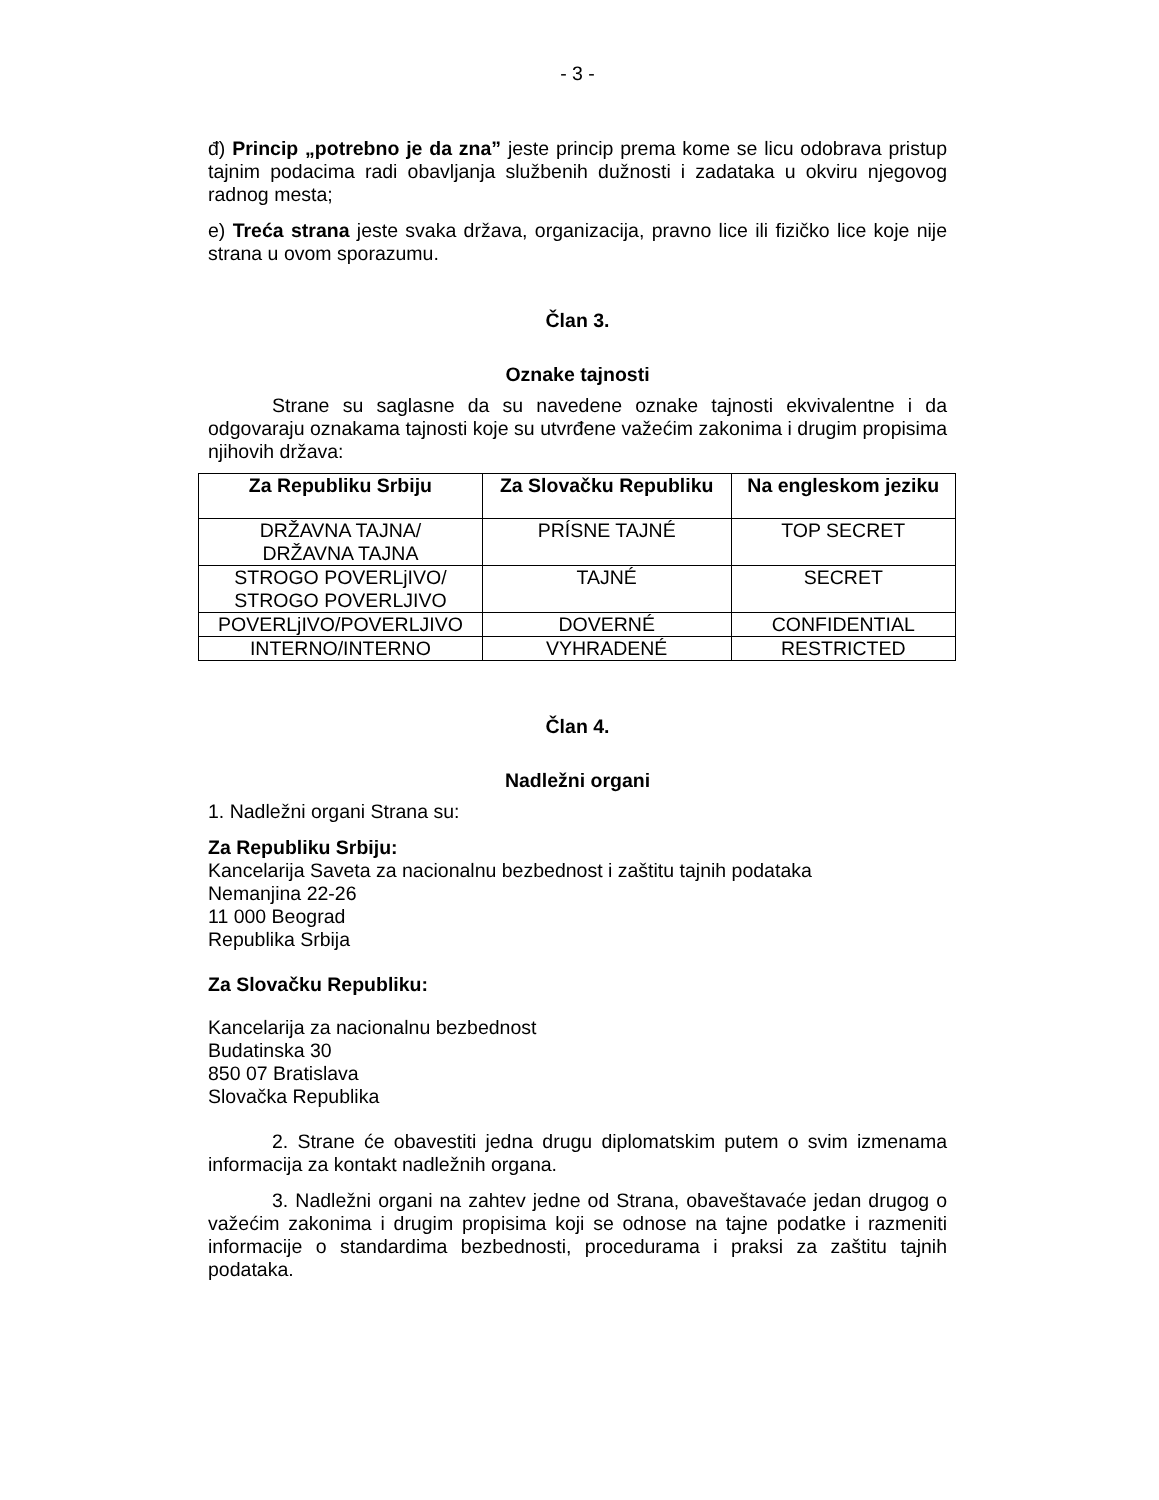- 3 -
đ) Princip „potrebno je da zna” jeste princip prema kome se licu odobrava pristup tajnim podacima radi obavljanja službenih dužnosti i zadataka u okviru njegovog radnog mesta;
e) Treća strana jeste svaka država, organizacija, pravno lice ili fizičko lice koje nije strana u ovom sporazumu.
Član 3.
Oznake tajnosti
Strane su saglasne da su navedene oznake tajnosti ekvivalentne i da odgovaraju oznakama tajnosti koje su utvrđene važećim zakonima i drugim propisima njihovih država:
| Za Republiku Srbiju | Za Slovačku Republiku | Na engleskom jeziku |
| --- | --- | --- |
| DRŽAVNA TAJNA/ DRŽAVNA TAJNA | PRÍSNE TAJNÉ | TOP SECRET |
| STROGO POVERLjIVO/ STROGO POVERLJIVO | TAJNÉ | SECRET |
| POVERLjIVO/POVERLJIVO | DOVERNÉ | CONFIDENTIAL |
| INTERNO/INTERNO | VYHRADENÉ | RESTRICTED |
Član 4.
Nadležni organi
1. Nadležni organi Strana su:
Za Republiku Srbiju:
Kancelarija Saveta za nacionalnu bezbednost i zaštitu tajnih podataka
Nemanjina 22-26
11 000 Beograd
Republika Srbija
Za Slovačku Republiku:
Kancelarija za nacionalnu bezbednost
Budatinska 30
850 07 Bratislava
Slovačka Republika
2. Strane će obavestiti jedna drugu diplomatskim putem o svim izmenama informacija za kontakt nadležnih organa.
3. Nadležni organi na zahtev jedne od Strana, obaveštavaće jedan drugog o važećim zakonima i drugim propisima koji se odnose na tajne podatke i razmeniti informacije o standardima bezbednosti, procedurama i praksi za zaštitu tajnih podataka.